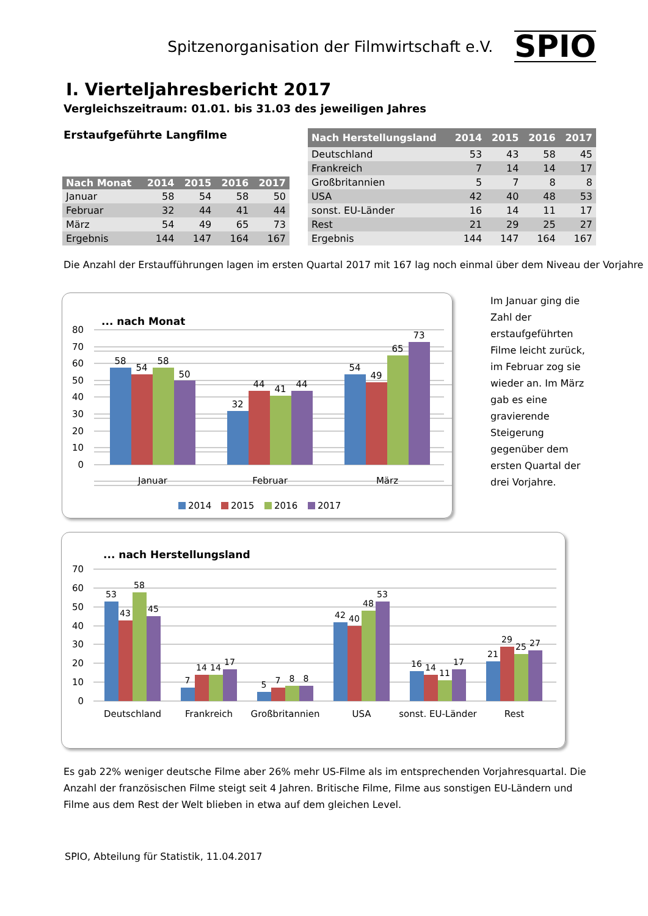Spitzenorganisation der Filmwirtschaft e.V. SPIO
I. Vierteljahresbericht 2017
Vergleichszeitraum: 01.01. bis 31.03 des jeweiligen Jahres
Erstaufgeführte Langfilme
| Nach Monat | 2014 | 2015 | 2016 | 2017 |
| --- | --- | --- | --- | --- |
| Januar | 58 | 54 | 58 | 50 |
| Februar | 32 | 44 | 41 | 44 |
| März | 54 | 49 | 65 | 73 |
| Ergebnis | 144 | 147 | 164 | 167 |
| Nach Herstellungsland | 2014 | 2015 | 2016 | 2017 |
| --- | --- | --- | --- | --- |
| Deutschland | 53 | 43 | 58 | 45 |
| Frankreich | 7 | 14 | 14 | 17 |
| Großbritannien | 5 | 7 | 8 | 8 |
| USA | 42 | 40 | 48 | 53 |
| sonst. EU-Länder | 16 | 14 | 11 | 17 |
| Rest | 21 | 29 | 25 | 27 |
| Ergebnis | 144 | 147 | 164 | 167 |
Die Anzahl der Erstaufführungen lagen im ersten Quartal 2017 mit 167 lag noch einmal über dem Niveau der Vorjahre
... nach Monat
80
70
60
50
40
30
20
10
0
58
54
58
50
32
44
41
44
54
49
65
73
Januar
Februar
März
2014
2015
2016
2017
Im Januar ging die Zahl der erstaufgeführten Filme leicht zurück, im Februar zog sie wieder an. Im März gab es eine gravierende Steigerung gegenüber dem ersten Quartal der drei Vorjahre.
... nach Herstellungsland
70
60
50
40
30
20
10
0
53
43
58
45
7
14
14
17
5
7
8
8
42
40
48
53
16
14
11
17
21
29
25
27
Deutschland
Frankreich
Großbritannien
USA
sonst. EU-Länder
Rest
Es gab 22% weniger deutsche Filme aber 26% mehr US-Filme als im entsprechenden Vorjahresquartal. Die Anzahl der französischen Filme steigt seit 4 Jahren. Britische Filme, Filme aus sonstigen EU-Ländern und Filme aus dem Rest der Welt blieben in etwa auf dem gleichen Level.
SPIO, Abteilung für Statistik, 11.04.2017